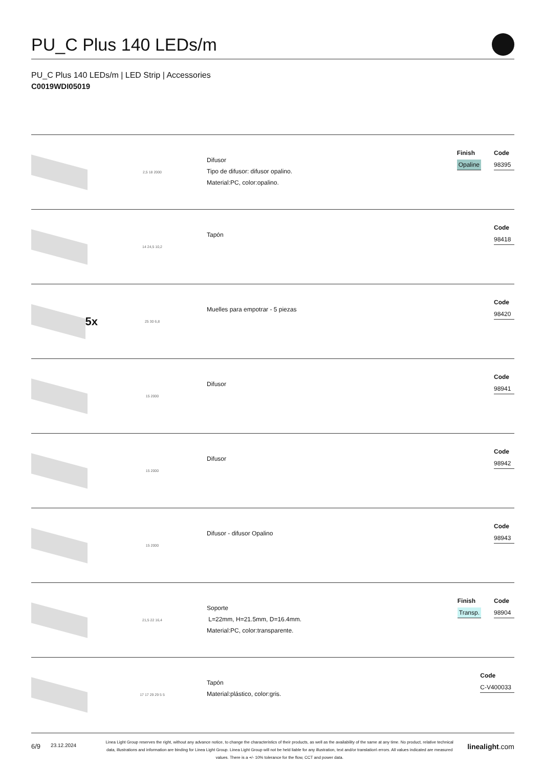PU_C Plus 140 LEDs/m
PU_C Plus 140 LEDs/m | LED Strip | Accessories
C0019WDI05019
2,5 18 2000
Difusor
Tipo de difusor: difusor opalino.
Material:PC, color:opalino.
Finish
Opaline
Code
98395
14 24,5 10,2
Tapón
Code
98418
5x
25 30 6,8
Muelles para empotrar - 5 piezas
Code
98420
15 2000
Difusor
Code
98941
15 2000
Difusor
Code
98942
15 2000
Difusor - difusor Opalino
Code
98943
21,5 22 16,4
Soporte
L=22mm, H=21.5mm, D=16.4mm.
Material:PC, color:transparente.
Finish
Transp.
Code
98904
17 17 29 29 5 5
Tapón
Material:plástico, color:gris.
Code
C-V400033
6/9 23.12.2024
Linea Light Group reserves the right, without any advance notice, to change the characteristics of their products, as well as the availability of the same at any time. No product, relative technical data, illustrations and information are binding for Linea Light Group. Linea Light Group will not be held liable for any illustration, text and/or translation\ errors. All values indicated are measured values. There is a +/- 10% tolerance for the flow, CCT and power data.
linealight.com